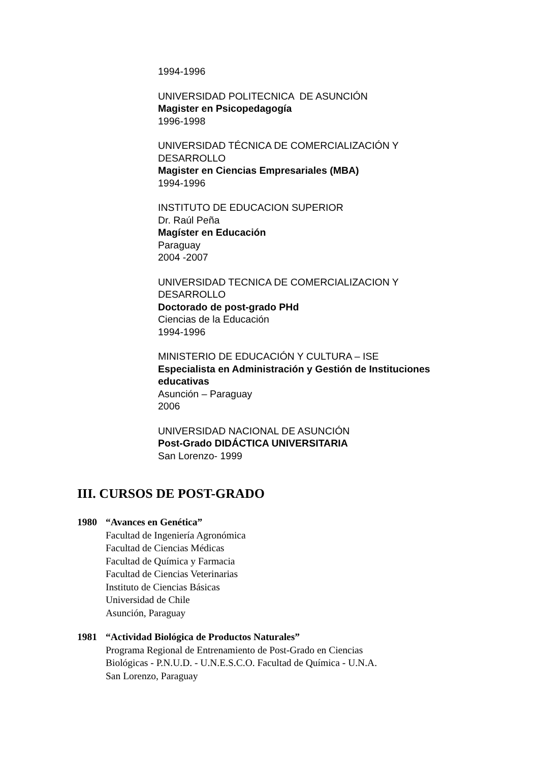1994-1996
UNIVERSIDAD POLITECNICA DE ASUNCIÓN
Magister en Psicopedagogía
1996-1998
UNIVERSIDAD TÉCNICA DE COMERCIALIZACIÓN Y
DESARROLLO
Magister en Ciencias Empresariales (MBA)
1994-1996
INSTITUTO DE EDUCACION SUPERIOR
Dr. Raúl Peña
Magíster en Educación
Paraguay
2004 -2007
UNIVERSIDAD TECNICA DE COMERCIALIZACION Y
DESARROLLO
Doctorado de post-grado PHd
Ciencias de la Educación
1994-1996
MINISTERIO DE EDUCACIÓN Y CULTURA – ISE
Especialista en Administración y Gestión de Instituciones
educativas
Asunción – Paraguay
2006
UNIVERSIDAD NACIONAL DE ASUNCIÓN
Post-Grado DIDÁCTICA UNIVERSITARIA
San Lorenzo- 1999
III. CURSOS DE POST-GRADO
1980 “Avances en Genética”
Facultad de Ingeniería Agronómica
Facultad de Ciencias Médicas
Facultad de Química y Farmacia
Facultad de Ciencias Veterinarias
Instituto de Ciencias Básicas
Universidad de Chile
Asunción, Paraguay
1981 “Actividad Biológica de Productos Naturales”
Programa Regional de Entrenamiento de Post-Grado en Ciencias
Biológicas - P.N.U.D. - U.N.E.S.C.O. Facultad de Química - U.N.A.
San Lorenzo, Paraguay